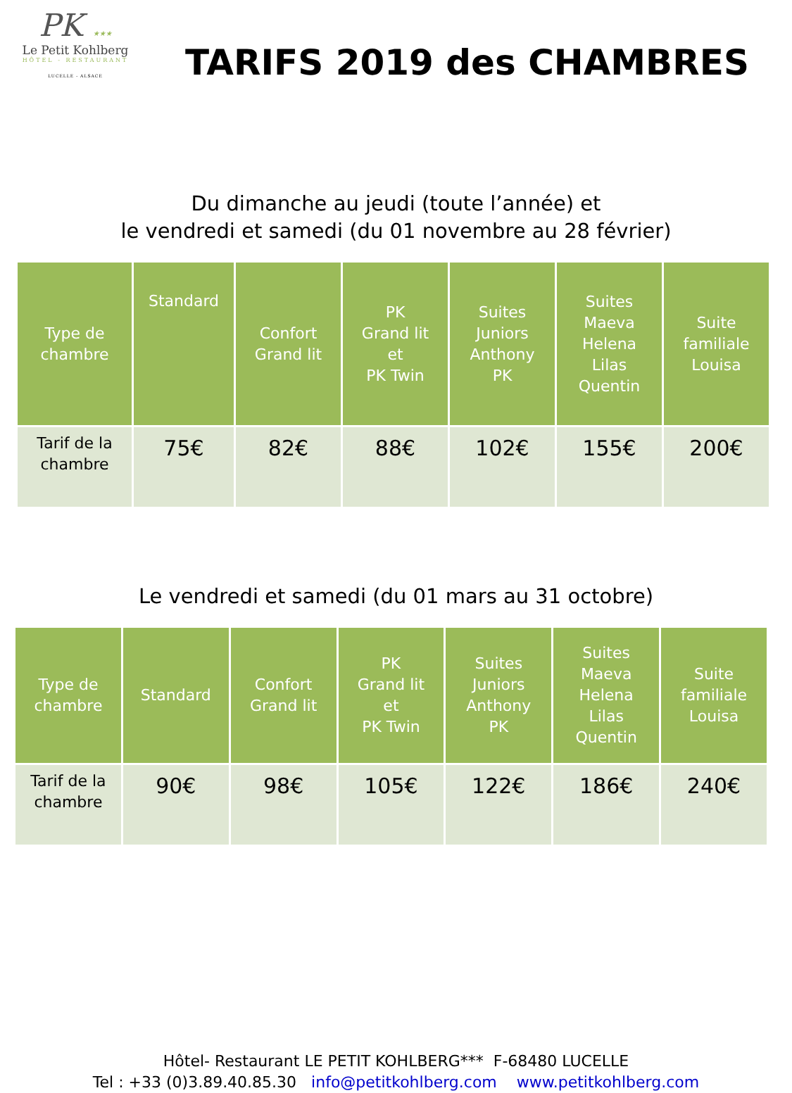PK ★★★
Le Petit Kohlberg
HÔTEL - RESTAURANT
LUCELLE - ALSACE
TARIFS 2019 des CHAMBRES
Du dimanche au jeudi (toute l’année) et
le vendredi et samedi (du 01 novembre au 28 février)
| Type de chambre | Standard | Confort Grand lit | PK Grand lit et PK Twin | Suites Juniors Anthony PK | Suites Maeva Helena Lilas Quentin | Suite familiale Louisa |
| --- | --- | --- | --- | --- | --- | --- |
| Tarif de la chambre | 75€ | 82€ | 88€ | 102€ | 155€ | 200€ |
Le vendredi et samedi (du 01 mars au 31 octobre)
| Type de chambre | Standard | Confort Grand lit | PK Grand lit et PK Twin | Suites Juniors Anthony PK | Suites Maeva Helena Lilas Quentin | Suite familiale Louisa |
| --- | --- | --- | --- | --- | --- | --- |
| Tarif de la chambre | 90€ | 98€ | 105€ | 122€ | 186€ | 240€ |
Hôtel- Restaurant LE PETIT KOHLBERG*** F-68480 LUCELLE
Tel : +33 (0)3.89.40.85.30 info@petitkohlberg.com www.petitkohlberg.com